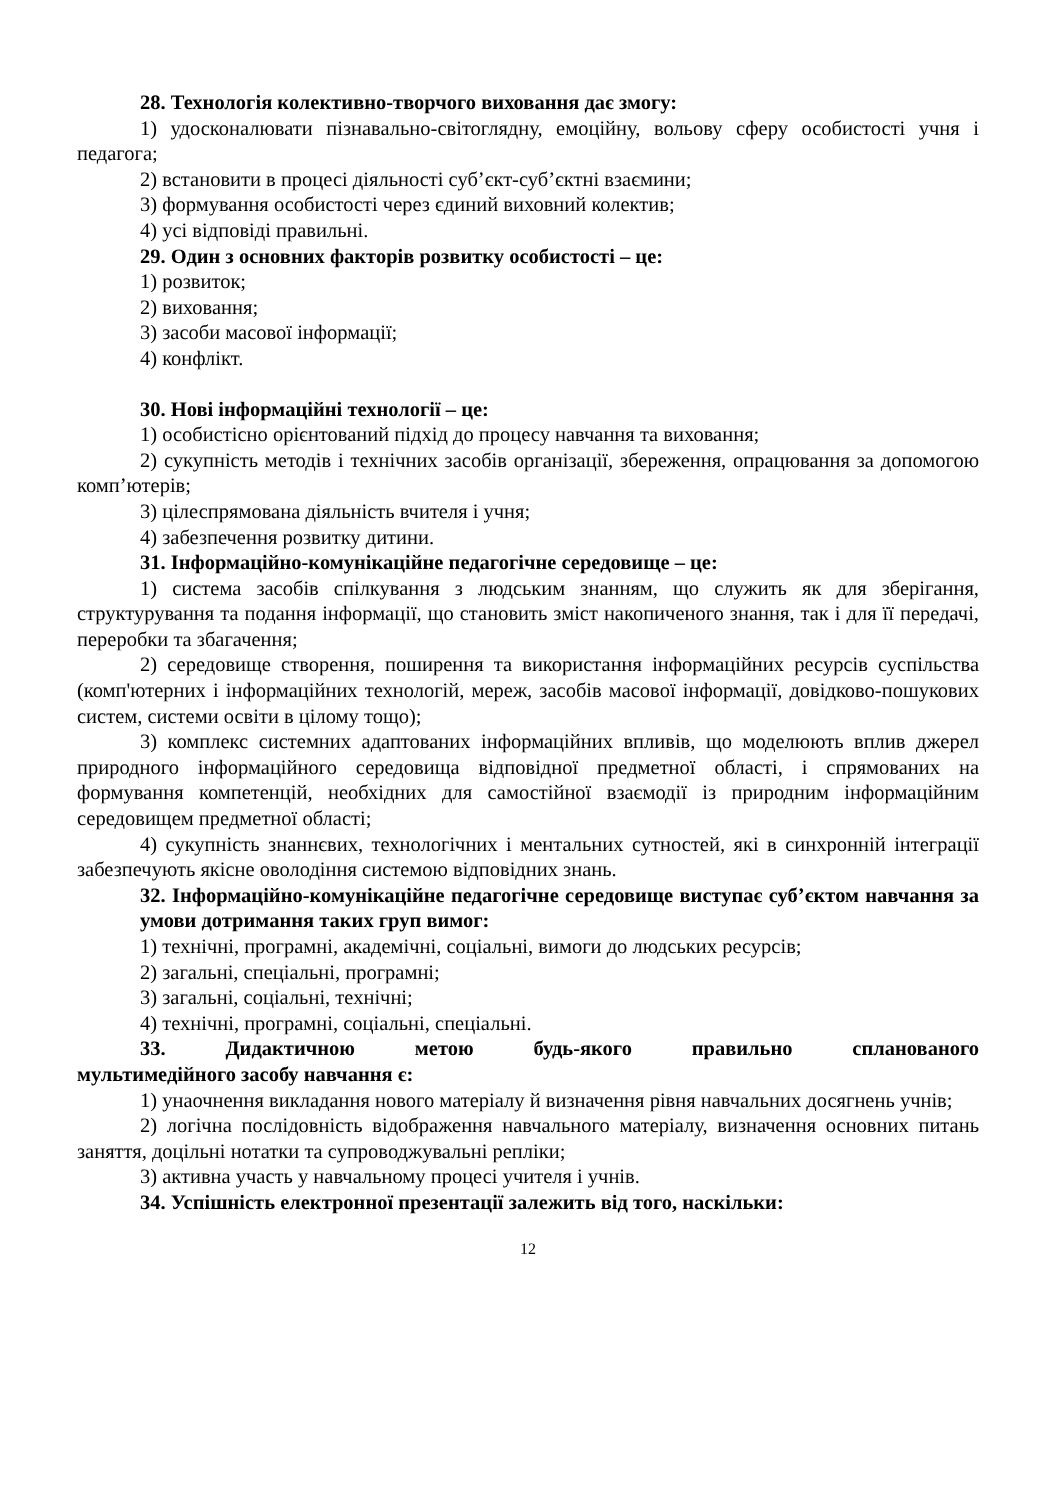28. Технологія колективно-творчого виховання дає змогу:
1) удосконалювати пізнавально-світоглядну, емоційну, вольову сферу особистості учня і педагога;
2) встановити в процесі діяльності суб’єкт-суб’єктні взаємини;
3) формування особистості через єдиний виховний колектив;
4) усі відповіді правильні.
29. Один з основних факторів розвитку особистості – це:
1) розвиток;
2) виховання;
3) засоби масової інформації;
4) конфлікт.
30. Нові інформаційні технології – це:
1) особистісно орієнтований підхід до процесу навчання та виховання;
2) сукупність методів і технічних засобів організації, збереження, опрацювання за допомогою комп’ютерів;
3) цілеспрямована діяльність вчителя і учня;
4) забезпечення розвитку дитини.
31. Інформаційно-комунікаційне педагогічне середовище – це:
1) система засобів спілкування з людським знанням, що служить як для зберігання, структурування та подання інформації, що становить зміст накопиченого знання, так і для її передачі, переробки та збагачення;
2) середовище створення, поширення та використання інформаційних ресурсів суспільства (комп'ютерних і інформаційних технологій, мереж, засобів масової інформації, довідково-пошукових систем, системи освіти в цілому тощо);
3) комплекс системних адаптованих інформаційних впливів, що моделюють вплив джерел природного інформаційного середовища відповідної предметної області, і спрямованих на формування компетенцій, необхідних для самостійної взаємодії із природним інформаційним середовищем предметної області;
4) сукупність знаннєвих, технологічних і ментальних сутностей, які в синхронній інтеграції забезпечують якісне оволодіння системою відповідних знань.
32. Інформаційно-комунікаційне педагогічне середовище виступає суб’єктом навчання за умови дотримання таких груп вимог:
1) технічні, програмні, академічні, соціальні, вимоги до людських ресурсів;
2) загальні, спеціальні, програмні;
3) загальні, соціальні, технічні;
4) технічні, програмні, соціальні, спеціальні.
33. Дидактичною метою будь-якого правильно спланованого
мультимедійного засобу навчання є:
1) унаочнення викладання нового матеріалу й визначення рівня навчальних досягнень учнів;
2) логічна послідовність відображення навчального матеріалу, визначення основних питань заняття, доцільні нотатки та супроводжувальні репліки;
3) активна участь у навчальному процесі учителя і учнів.
34. Успішність електронної презентації залежить від того, наскільки:
12